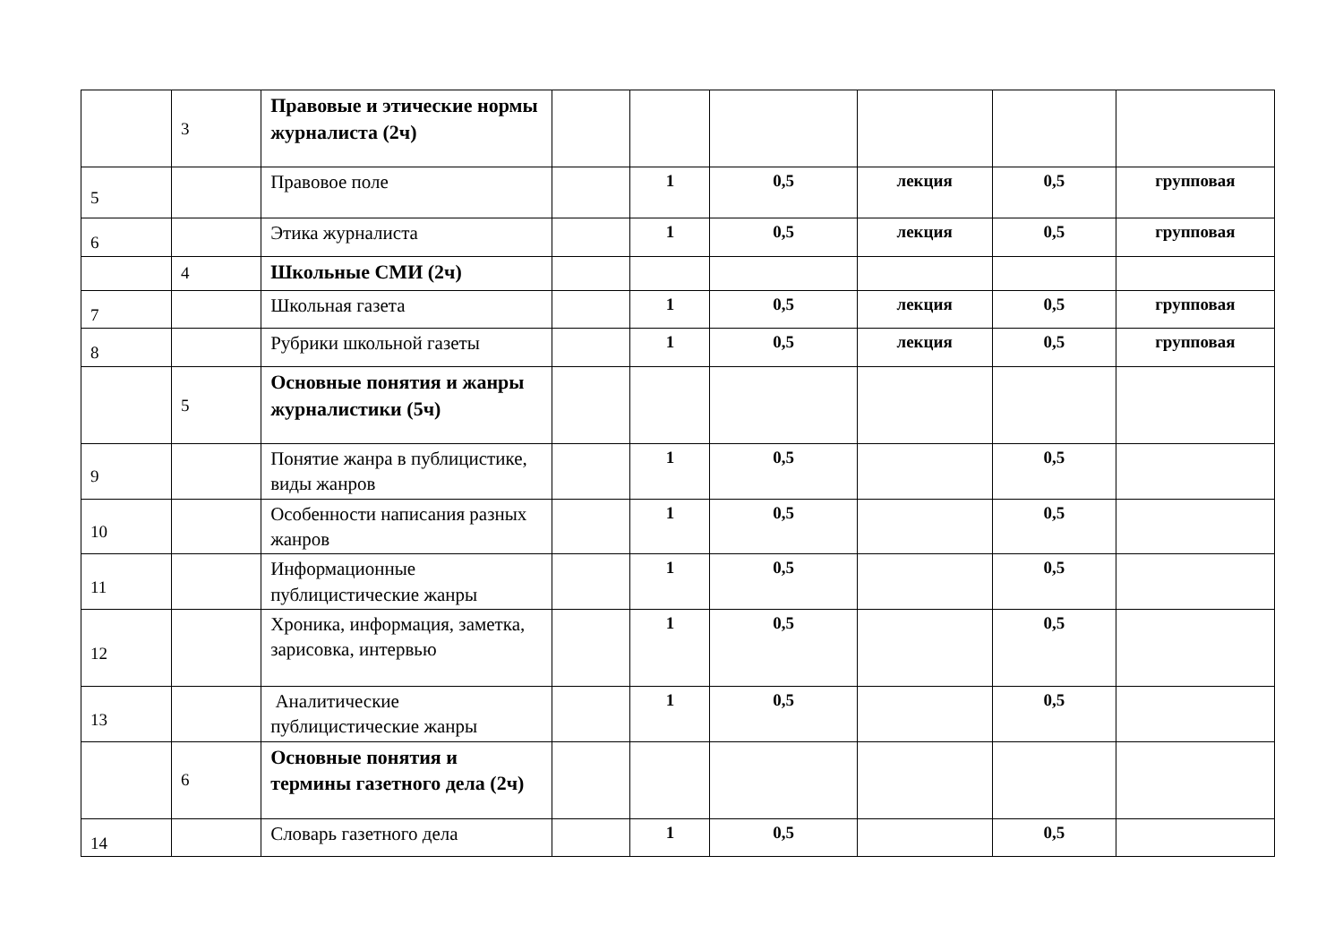| | 3 | Правовые и этические нормы журналиста (2ч) | | | | | | |
| 5 | | Правовое поле | | 1 | 0,5 | лекция | 0,5 | групповая |
| 6 | | Этика журналиста | | 1 | 0,5 | лекция | 0,5 | групповая |
| | 4 | Школьные СМИ (2ч) | | | | | | |
| 7 | | Школьная газета | | 1 | 0,5 | лекция | 0,5 | групповая |
| 8 | | Рубрики школьной газеты | | 1 | 0,5 | лекция | 0,5 | групповая |
| | 5 | Основные понятия и жанры журналистики (5ч) | | | | | | |
| 9 | | Понятие жанра в публицистике, виды жанров | | 1 | 0,5 | | 0,5 | |
| 10 | | Особенности написания разных жанров | | 1 | 0,5 | | 0,5 | |
| 11 | | Информационные публицистические жанры | | 1 | 0,5 | | 0,5 | |
| 12 | | Хроника, информация, заметка, зарисовка, интервью | | 1 | 0,5 | | 0,5 | |
| 13 | | Аналитические публицистические жанры | | 1 | 0,5 | | 0,5 | |
| | 6 | Основные понятия и термины газетного дела (2ч) | | | | | | |
| 14 | | Словарь газетного дела | | 1 | 0,5 | | 0,5 | |